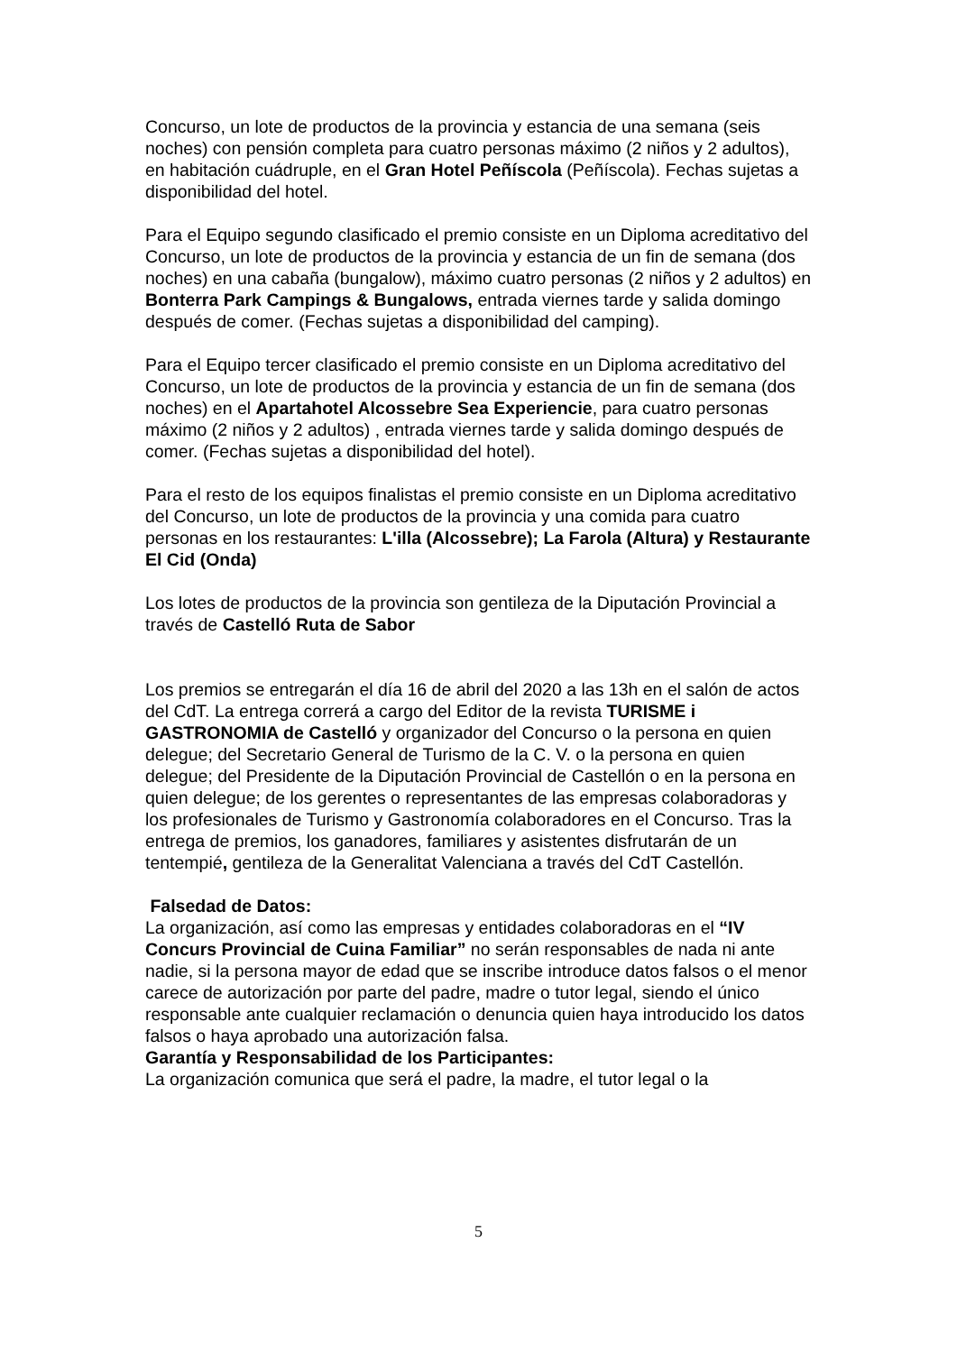Concurso, un lote de productos de la provincia y estancia de una semana (seis noches) con pensión completa para cuatro personas máximo (2 niños y 2 adultos), en habitación cuádruple, en el Gran Hotel Peñíscola (Peñíscola). Fechas sujetas a disponibilidad del hotel.
Para el Equipo segundo clasificado el premio consiste en un Diploma acreditativo del Concurso, un lote de productos de la provincia y estancia de un fin de semana (dos noches) en una cabaña (bungalow), máximo cuatro personas (2 niños y 2 adultos) en Bonterra Park Campings & Bungalows, entrada viernes tarde y salida domingo
después de comer. (Fechas sujetas a disponibilidad del camping).
Para el Equipo tercer clasificado el premio consiste en un Diploma acreditativo del Concurso, un lote de productos de la provincia y estancia de un fin de semana (dos noches) en el Apartahotel Alcossebre Sea Experiencie, para cuatro personas máximo (2 niños y 2 adultos) , entrada viernes tarde y salida domingo después de comer. (Fechas sujetas a disponibilidad del hotel).
Para el resto de los equipos finalistas el premio consiste en un Diploma acreditativo del Concurso, un lote de productos de la provincia y una comida para cuatro personas en los restaurantes: L'illa (Alcossebre); La Farola (Altura) y Restaurante El Cid (Onda)
Los lotes de productos de la provincia son gentileza de la Diputación Provincial a través de Castelló Ruta de Sabor
Los premios se entregarán el día 16 de abril del 2020 a las 13h en el salón de actos del CdT. La entrega correrá a cargo del Editor de la revista TURISME i GASTRONOMIA de Castelló y organizador del Concurso o la persona en quien delegue; del Secretario General de Turismo de la C. V. o la persona en quien delegue; del Presidente de la Diputación Provincial de Castellón o en la persona en quien delegue; de los gerentes o representantes de las empresas colaboradoras y los profesionales de Turismo y Gastronomía colaboradores en el Concurso. Tras la entrega de premios, los ganadores, familiares y asistentes disfrutarán de un tentempié, gentileza de la Generalitat Valenciana a través del CdT Castellón.
Falsedad de Datos:
La organización, así como las empresas y entidades colaboradoras en el “IV Concurs Provincial de Cuina Familiar” no serán responsables de nada ni ante nadie, si la persona mayor de edad que se inscribe introduce datos falsos o el menor carece de autorización por parte del padre, madre o tutor legal, siendo el único responsable ante cualquier reclamación o denuncia quien haya introducido los datos falsos o haya aprobado una autorización falsa.
Garantía y Responsabilidad de los Participantes:
La organización comunica que será el padre, la madre, el tutor legal o la
5